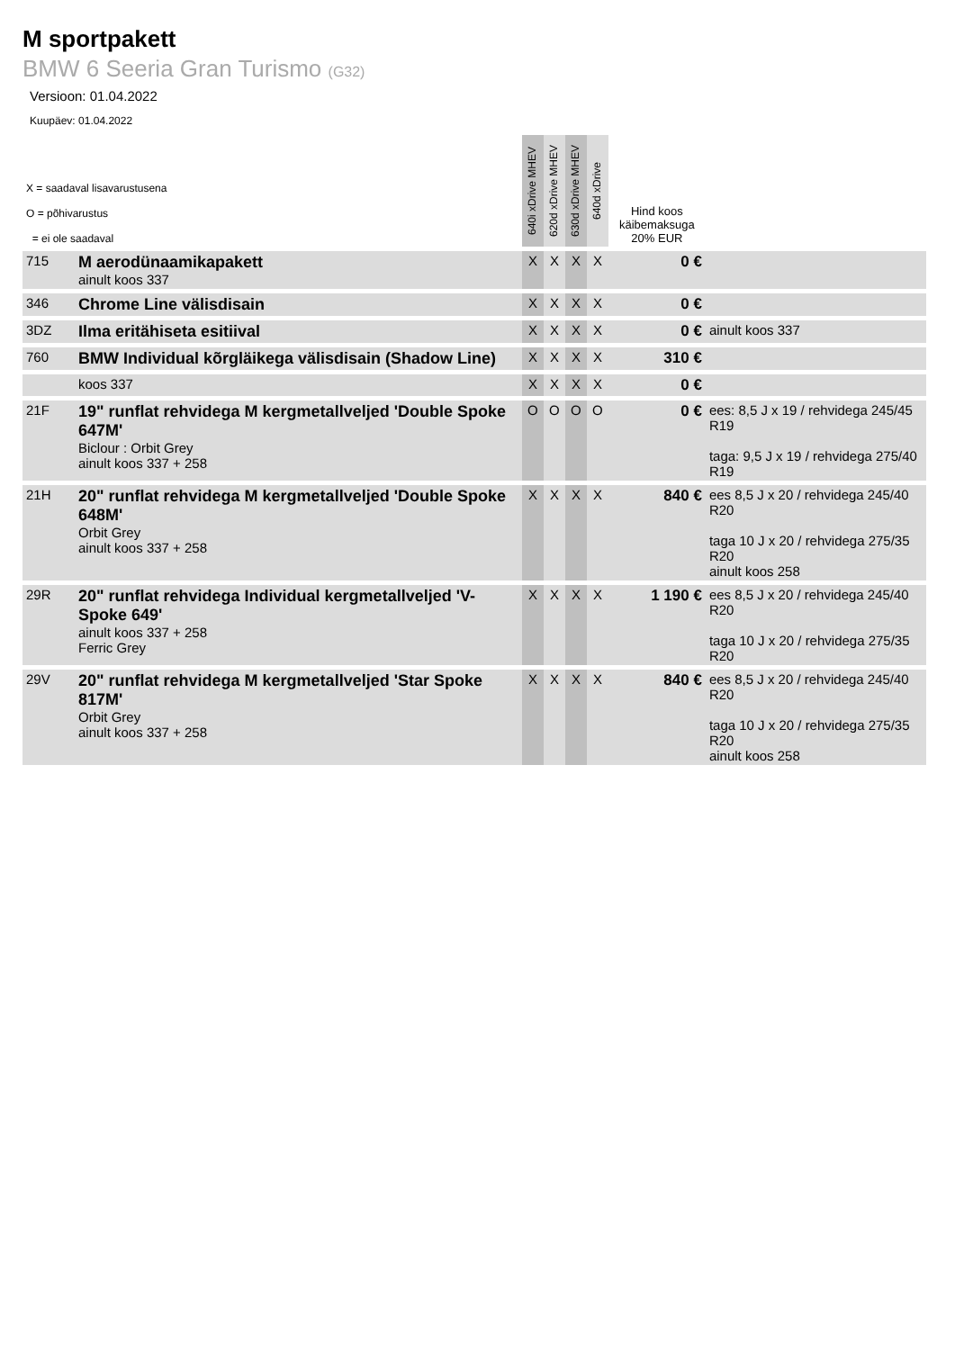M sportpakett
BMW 6 Seeria Gran Turismo (G32)
Versioon: 01.04.2022
Kuupäev: 01.04.2022
| X = saadaval lisavarustusena O = põhivarustus = ei ole saadaval | | 640i xDrive MHEV | 620d xDrive MHEV | 630d xDrive MHEV | 640d xDrive | Hind koos käibemaksuga 20% EUR | |
| 715 | M aerodünaamikapakett ainult koos 337 | X | X | X | X | 0 € | |
| 346 | Chrome Line välisdisain | X | X | X | X | 0 € | |
| 3DZ | Ilma eritähiseta esitiival | X | X | X | X | 0 € | ainult koos 337 |
| 760 | BMW Individual kõrgläikega välisdisain (Shadow Line) | X | X | X | X | 310 € | |
| | koos 337 | X | X | X | X | 0 € | |
| 21F | 19" runflat rehvidega M kergmetallveljed 'Double Spoke 647M' Biclour : Orbit Grey ainult koos 337 + 258 | O | O | O | O | 0 € | ees: 8,5 J x 19 / rehvidega 245/45 R19 taga: 9,5 J x 19 / rehvidega 275/40 R19 |
| 21H | 20" runflat rehvidega M kergmetallveljed 'Double Spoke 648M' Orbit Grey ainult koos 337 + 258 | X | X | X | X | 840 € | ees 8,5 J x 20 / rehvidega 245/40 R20 taga 10 J x 20 / rehvidega 275/35 R20 ainult koos 258 |
| 29R | 20" runflat rehvidega Individual kergmetallveljed 'V-Spoke 649' ainult koos 337 + 258 Ferric Grey | X | X | X | X | 1 190 € | ees 8,5 J x 20 / rehvidega 245/40 R20 taga 10 J x 20 / rehvidega 275/35 R20 |
| 29V | 20" runflat rehvidega M kergmetallveljed 'Star Spoke 817M' Orbit Grey ainult koos 337 + 258 | X | X | X | X | 840 € | ees 8,5 J x 20 / rehvidega 245/40 R20 taga 10 J x 20 / rehvidega 275/35 R20 ainult koos 258 |